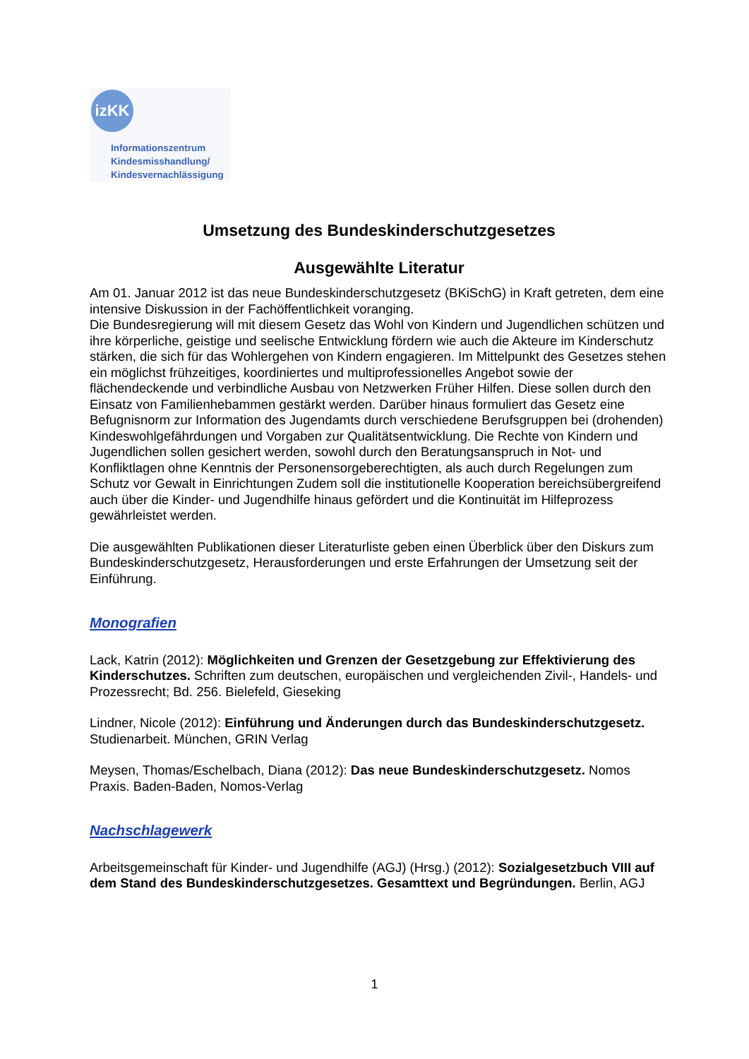izKK
Informationszentrum
Kindesmisshandlung/
Kindesvernachlässigung
Umsetzung des Bundeskinderschutzgesetzes
Ausgewählte Literatur
Am 01. Januar 2012 ist das neue Bundeskinderschutzgesetz (BKiSchG) in Kraft getreten, dem eine intensive Diskussion in der Fachöffentlichkeit voranging.
Die Bundesregierung will mit diesem Gesetz das Wohl von Kindern und Jugendlichen schützen und ihre körperliche, geistige und seelische Entwicklung fördern wie auch die Akteure im Kinderschutz stärken, die sich für das Wohlergehen von Kindern engagieren. Im Mittelpunkt des Gesetzes stehen ein möglichst frühzeitiges, koordiniertes und multiprofessionelles Angebot sowie der flächendeckende und verbindliche Ausbau von Netzwerken Früher Hilfen. Diese sollen durch den Einsatz von Familienhebammen gestärkt werden. Darüber hinaus formuliert das Gesetz eine Befugnisnorm zur Information des Jugendamts durch verschiedene Berufsgruppen bei (drohenden) Kindeswohlgefährdungen und Vorgaben zur Qualitätsentwicklung. Die Rechte von Kindern und Jugendlichen sollen gesichert werden, sowohl durch den Beratungsanspruch in Not- und Konfliktlagen ohne Kenntnis der Personensorgeberechtigten, als auch durch Regelungen zum Schutz vor Gewalt in Einrichtungen Zudem soll die institutionelle Kooperation bereichsübergreifend auch über die Kinder- und Jugendhilfe hinaus gefördert und die Kontinuität im Hilfeprozess gewährleistet werden.
Die ausgewählten Publikationen dieser Literaturliste geben einen Überblick über den Diskurs zum Bundeskinderschutzgesetz, Herausforderungen und erste Erfahrungen der Umsetzung seit der Einführung.
Monografien
Lack, Katrin (2012): Möglichkeiten und Grenzen der Gesetzgebung zur Effektivierung des Kinderschutzes. Schriften zum deutschen, europäischen und vergleichenden Zivil-, Handels- und Prozessrecht; Bd. 256. Bielefeld, Gieseking
Lindner, Nicole (2012): Einführung und Änderungen durch das Bundeskinderschutzgesetz. Studienarbeit. München, GRIN Verlag
Meysen, Thomas/Eschelbach, Diana (2012): Das neue Bundeskinderschutzgesetz. Nomos Praxis. Baden-Baden, Nomos-Verlag
Nachschlagewerk
Arbeitsgemeinschaft für Kinder- und Jugendhilfe (AGJ) (Hrsg.) (2012): Sozialgesetzbuch VIII auf dem Stand des Bundeskinderschutzgesetzes. Gesamttext und Begründungen. Berlin, AGJ
1